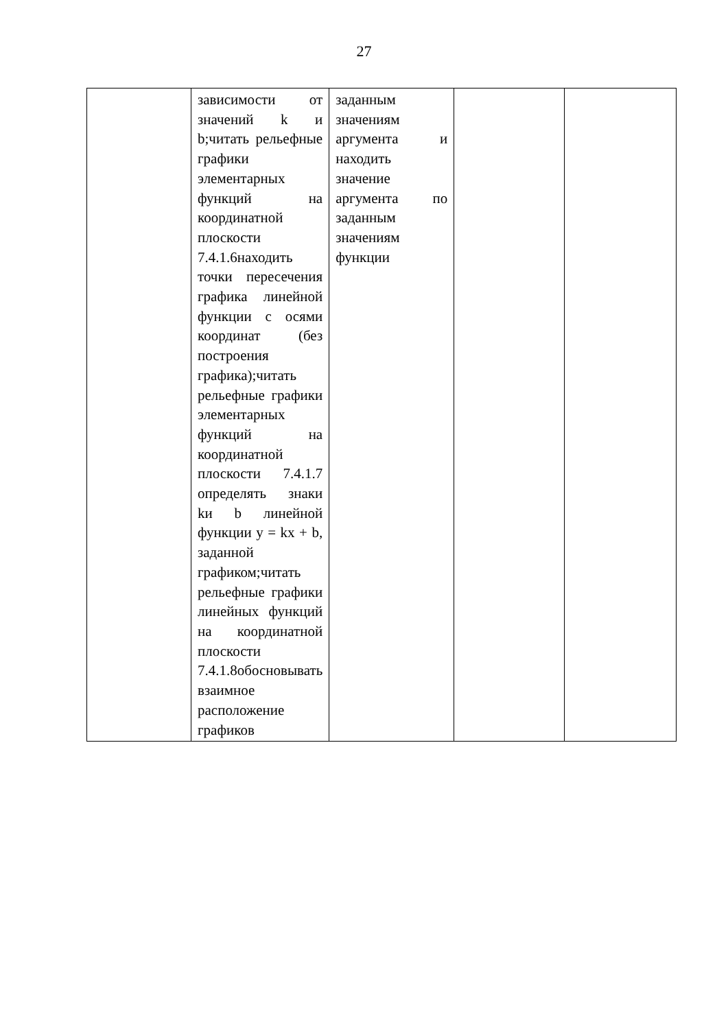27
| | зависимости от значений k и b;читать рельефные графики элементарных функций на координатной плоскости 7.4.1.6находить точки пересечения графика линейной функции с осями координат (без построения графика);читать рельефные графики элементарных функций на координатной плоскости 7.4.1.7 определять знаки kи b линейной функции y = kx + b, заданной графиком;читать рельефные графики линейных функций на координатной плоскости 7.4.1.8обосновывать взаимное расположение графиков | заданным значениям аргумента и находить значение аргумента по заданным значениям функции | | |